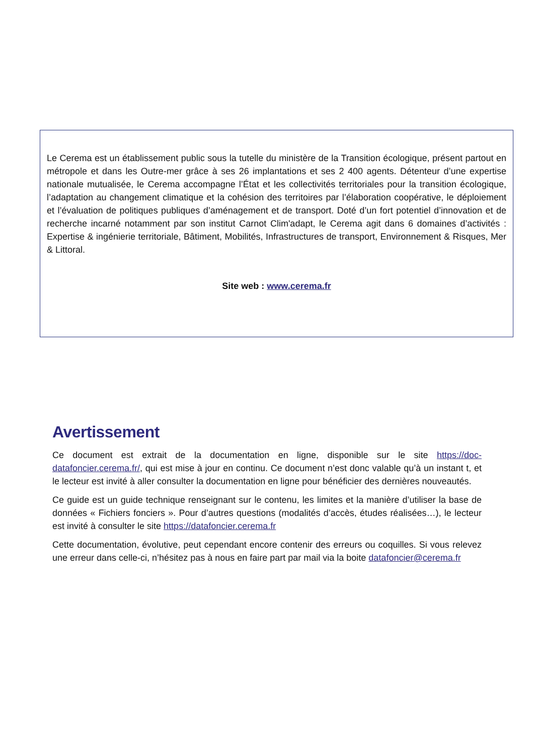Le Cerema est un établissement public sous la tutelle du ministère de la Transition écologique, présent partout en métropole et dans les Outre-mer grâce à ses 26 implantations et ses 2 400 agents. Détenteur d’une expertise nationale mutualisée, le Cerema accompagne l’État et les collectivités territoriales pour la transition écologique, l’adaptation au changement climatique et la cohésion des territoires par l’élaboration coopérative, le déploiement et l’évaluation de politiques publiques d’aménagement et de transport. Doté d’un fort potentiel d’innovation et de recherche incarné notamment par son institut Carnot Clim'adapt, le Cerema agit dans 6 domaines d’activités : Expertise & ingénierie territoriale, Bâtiment, Mobilités, Infrastructures de transport, Environnement & Risques, Mer & Littoral.
Site web : www.cerema.fr
Avertissement
Ce document est extrait de la documentation en ligne, disponible sur le site https://doc-datafoncier.cerema.fr/, qui est mise à jour en continu. Ce document n’est donc valable qu’à un instant t, et le lecteur est invité à aller consulter la documentation en ligne pour bénéficier des dernières nouveautés.
Ce guide est un guide technique renseignant sur le contenu, les limites et la manière d’utiliser la base de données « Fichiers fonciers ». Pour d’autres questions (modalités d’accès, études réalisées…), le lecteur est invité à consulter le site https://datafoncier.cerema.fr
Cette documentation, évolutive, peut cependant encore contenir des erreurs ou coquilles. Si vous relevez une erreur dans celle-ci, n’hésitez pas à nous en faire part par mail via la boite datafoncier@cerema.fr